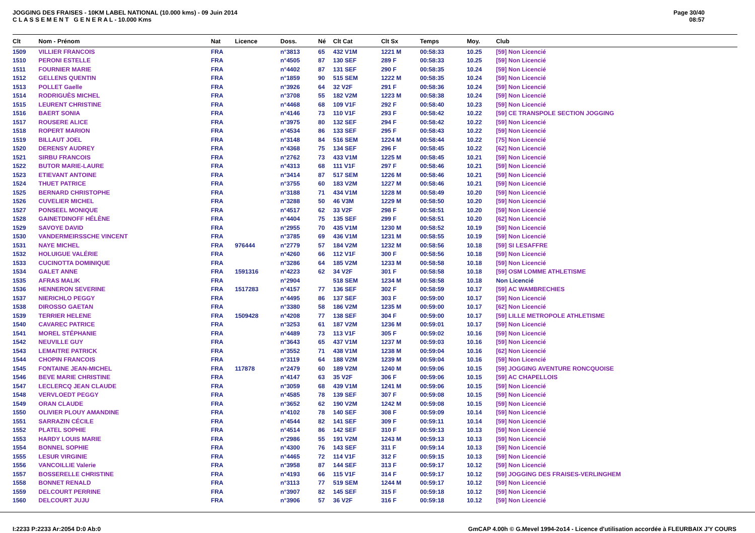JOGGING DES FRAISES - 10KM LABEL NATIONAL (10.000 kms) - 09 Juin 2014
C L A S S E M E N T G E N E R A L - 10.000 Kms
Page 30/40
08:57
| Clt | Nom - Prénom | Nat | Licence | Doss. | Né | Clt Cat | Clt Sx | Temps | Moy. | Club |
| --- | --- | --- | --- | --- | --- | --- | --- | --- | --- | --- |
| 1509 | VILLIER FRANCOIS | FRA | | n°3813 | 65 | 432 V1M | 1221 M | 00:58:33 | 10.25 | [59] Non Licencié |
| 1510 | PERONI ESTELLE | FRA | | n°4505 | 87 | 130 SEF | 289 F | 00:58:33 | 10.25 | [59] Non Licencié |
| 1511 | FOURNIER MARIE | FRA | | n°4402 | 87 | 131 SEF | 290 F | 00:58:35 | 10.24 | [59] Non Licencié |
| 1512 | GELLENS QUENTIN | FRA | | n°1859 | 90 | 515 SEM | 1222 M | 00:58:35 | 10.24 | [59] Non Licencié |
| 1513 | POLLET Gaelle | FRA | | n°3926 | 64 | 32 V2F | 291 F | 00:58:36 | 10.24 | [59] Non Licencié |
| 1514 | RODRIGUÈS MICHEL | FRA | | n°3708 | 55 | 182 V2M | 1223 M | 00:58:38 | 10.24 | [59] Non Licencié |
| 1515 | LEURENT CHRISTINE | FRA | | n°4468 | 68 | 109 V1F | 292 F | 00:58:40 | 10.23 | [59] Non Licencié |
| 1516 | BAERT SONIA | FRA | | n°4146 | 73 | 110 V1F | 293 F | 00:58:42 | 10.22 | [59] CE TRANSPOLE SECTION JOGGING |
| 1517 | ROUSERE ALICE | FRA | | n°3975 | 80 | 132 SEF | 294 F | 00:58:42 | 10.22 | [59] Non Licencié |
| 1518 | ROPERT MARION | FRA | | n°4534 | 86 | 133 SEF | 295 F | 00:58:43 | 10.22 | [59] Non Licencié |
| 1519 | BILLAUT JOEL | FRA | | n°3148 | 84 | 516 SEM | 1224 M | 00:58:44 | 10.22 | [75] Non Licencié |
| 1520 | DERENSY AUDREY | FRA | | n°4368 | 75 | 134 SEF | 296 F | 00:58:45 | 10.22 | [62] Non Licencié |
| 1521 | SIRBU FRANCOIS | FRA | | n°2762 | 73 | 433 V1M | 1225 M | 00:58:45 | 10.21 | [59] Non Licencié |
| 1522 | BUTOR MARIE-LAURE | FRA | | n°4313 | 68 | 111 V1F | 297 F | 00:58:46 | 10.21 | [59] Non Licencié |
| 1523 | ETIEVANT ANTOINE | FRA | | n°3414 | 87 | 517 SEM | 1226 M | 00:58:46 | 10.21 | [59] Non Licencié |
| 1524 | THUET PATRICE | FRA | | n°3755 | 60 | 183 V2M | 1227 M | 00:58:46 | 10.21 | [59] Non Licencié |
| 1525 | BERNARD CHRISTOPHE | FRA | | n°3188 | 71 | 434 V1M | 1228 M | 00:58:49 | 10.20 | [59] Non Licencié |
| 1526 | CUVELIER MICHEL | FRA | | n°3288 | 50 | 46 V3M | 1229 M | 00:58:50 | 10.20 | [59] Non Licencié |
| 1527 | PONSEEL MONIQUE | FRA | | n°4517 | 62 | 33 V2F | 298 F | 00:58:51 | 10.20 | [59] Non Licencié |
| 1528 | GAINETDINOFF HÉLÈNE | FRA | | n°4404 | 75 | 135 SEF | 299 F | 00:58:51 | 10.20 | [62] Non Licencié |
| 1529 | SAVOYE DAVID | FRA | | n°2955 | 70 | 435 V1M | 1230 M | 00:58:52 | 10.19 | [59] Non Licencié |
| 1530 | VANDERMEIRSSCHE VINCENT | FRA | | n°3785 | 69 | 436 V1M | 1231 M | 00:58:55 | 10.19 | [59] Non Licencié |
| 1531 | NAYE MICHEL | FRA | 976444 | n°2779 | 57 | 184 V2M | 1232 M | 00:58:56 | 10.18 | [59] SI LESAFFRE |
| 1532 | HOLUIGUE VALÉRIE | FRA | | n°4260 | 66 | 112 V1F | 300 F | 00:58:56 | 10.18 | [59] Non Licencié |
| 1533 | CUCINOTTA DOMINIQUE | FRA | | n°3286 | 64 | 185 V2M | 1233 M | 00:58:58 | 10.18 | [59] Non Licencié |
| 1534 | GALET ANNE | FRA | 1591316 | n°4223 | 62 | 34 V2F | 301 F | 00:58:58 | 10.18 | [59] OSM LOMME ATHLETISME |
| 1535 | AFRAS MALIK | FRA | | n°2904 | | 518 SEM | 1234 M | 00:58:58 | 10.18 | Non Licencié |
| 1536 | HENNERON SEVERINE | FRA | 1517283 | n°4157 | 77 | 136 SEF | 302 F | 00:58:59 | 10.17 | [59] AC WAMBRECHIES |
| 1537 | NIERICHLO PEGGY | FRA | | n°4495 | 86 | 137 SEF | 303 F | 00:59:00 | 10.17 | [59] Non Licencié |
| 1538 | DIROSSO GAETAN | FRA | | n°3380 | 58 | 186 V2M | 1235 M | 00:59:00 | 10.17 | [62] Non Licencié |
| 1539 | TERRIER HELENE | FRA | 1509428 | n°4208 | 77 | 138 SEF | 304 F | 00:59:00 | 10.17 | [59] LILLE METROPOLE ATHLETISME |
| 1540 | CAVAREC PATRICE | FRA | | n°3253 | 61 | 187 V2M | 1236 M | 00:59:01 | 10.17 | [59] Non Licencié |
| 1541 | MOREL STÉPHANIE | FRA | | n°4489 | 73 | 113 V1F | 305 F | 00:59:02 | 10.16 | [59] Non Licencié |
| 1542 | NEUVILLE GUY | FRA | | n°3643 | 65 | 437 V1M | 1237 M | 00:59:03 | 10.16 | [59] Non Licencié |
| 1543 | LEMAITRE PATRICK | FRA | | n°3552 | 71 | 438 V1M | 1238 M | 00:59:04 | 10.16 | [62] Non Licencié |
| 1544 | CHOPIN FRANCOIS | FRA | | n°3119 | 64 | 188 V2M | 1239 M | 00:59:04 | 10.16 | [59] Non Licencié |
| 1545 | FONTAINE JEAN-MICHEL | FRA | 117878 | n°2479 | 60 | 189 V2M | 1240 M | 00:59:06 | 10.15 | [59] JOGGING AVENTURE RONCQUOISE |
| 1546 | BEVE MARIE CHRISTINE | FRA | | n°4147 | 63 | 35 V2F | 306 F | 00:59:06 | 10.15 | [59] AC CHAPELLOIS |
| 1547 | LECLERCQ JEAN CLAUDE | FRA | | n°3059 | 68 | 439 V1M | 1241 M | 00:59:06 | 10.15 | [59] Non Licencié |
| 1548 | VERVLOEDT PEGGY | FRA | | n°4585 | 78 | 139 SEF | 307 F | 00:59:08 | 10.15 | [59] Non Licencié |
| 1549 | ORAN CLAUDE | FRA | | n°3652 | 62 | 190 V2M | 1242 M | 00:59:08 | 10.15 | [59] Non Licencié |
| 1550 | OLIVIER PLOUY AMANDINE | FRA | | n°4102 | 78 | 140 SEF | 308 F | 00:59:09 | 10.14 | [59] Non Licencié |
| 1551 | SARRAZIN CÉCILE | FRA | | n°4544 | 82 | 141 SEF | 309 F | 00:59:11 | 10.14 | [59] Non Licencié |
| 1552 | PLATEL SOPHIE | FRA | | n°4514 | 86 | 142 SEF | 310 F | 00:59:13 | 10.13 | [59] Non Licencié |
| 1553 | HARDY LOUIS MARIE | FRA | | n°2986 | 55 | 191 V2M | 1243 M | 00:59:13 | 10.13 | [59] Non Licencié |
| 1554 | BONNEL SOPHIE | FRA | | n°4300 | 76 | 143 SEF | 311 F | 00:59:14 | 10.13 | [59] Non Licencié |
| 1555 | LESUR VIRGINIE | FRA | | n°4465 | 72 | 114 V1F | 312 F | 00:59:15 | 10.13 | [59] Non Licencié |
| 1556 | VANCOILLIE Valerie | FRA | | n°3958 | 87 | 144 SEF | 313 F | 00:59:17 | 10.12 | [59] Non Licencié |
| 1557 | BOSSERELLE CHRISTINE | FRA | | n°4193 | 66 | 115 V1F | 314 F | 00:59:17 | 10.12 | [59] JOGGING DES FRAISES-VERLINGHEM |
| 1558 | BONNET RENALD | FRA | | n°3113 | 77 | 519 SEM | 1244 M | 00:59:17 | 10.12 | [59] Non Licencié |
| 1559 | DELCOURT PERRINE | FRA | | n°3907 | 82 | 145 SEF | 315 F | 00:59:18 | 10.12 | [59] Non Licencié |
| 1560 | DELCOURT JUJU | FRA | | n°3906 | 57 | 36 V2F | 316 F | 00:59:18 | 10.12 | [59] Non Licencié |
I:2233 P:2233 Ar:2054 D:0 Ab:0 GmCAP 4.00h © G.Mevel 1994-2o14 - Licence d'utilisation accordée à FLEURBAIX J'Y COURS